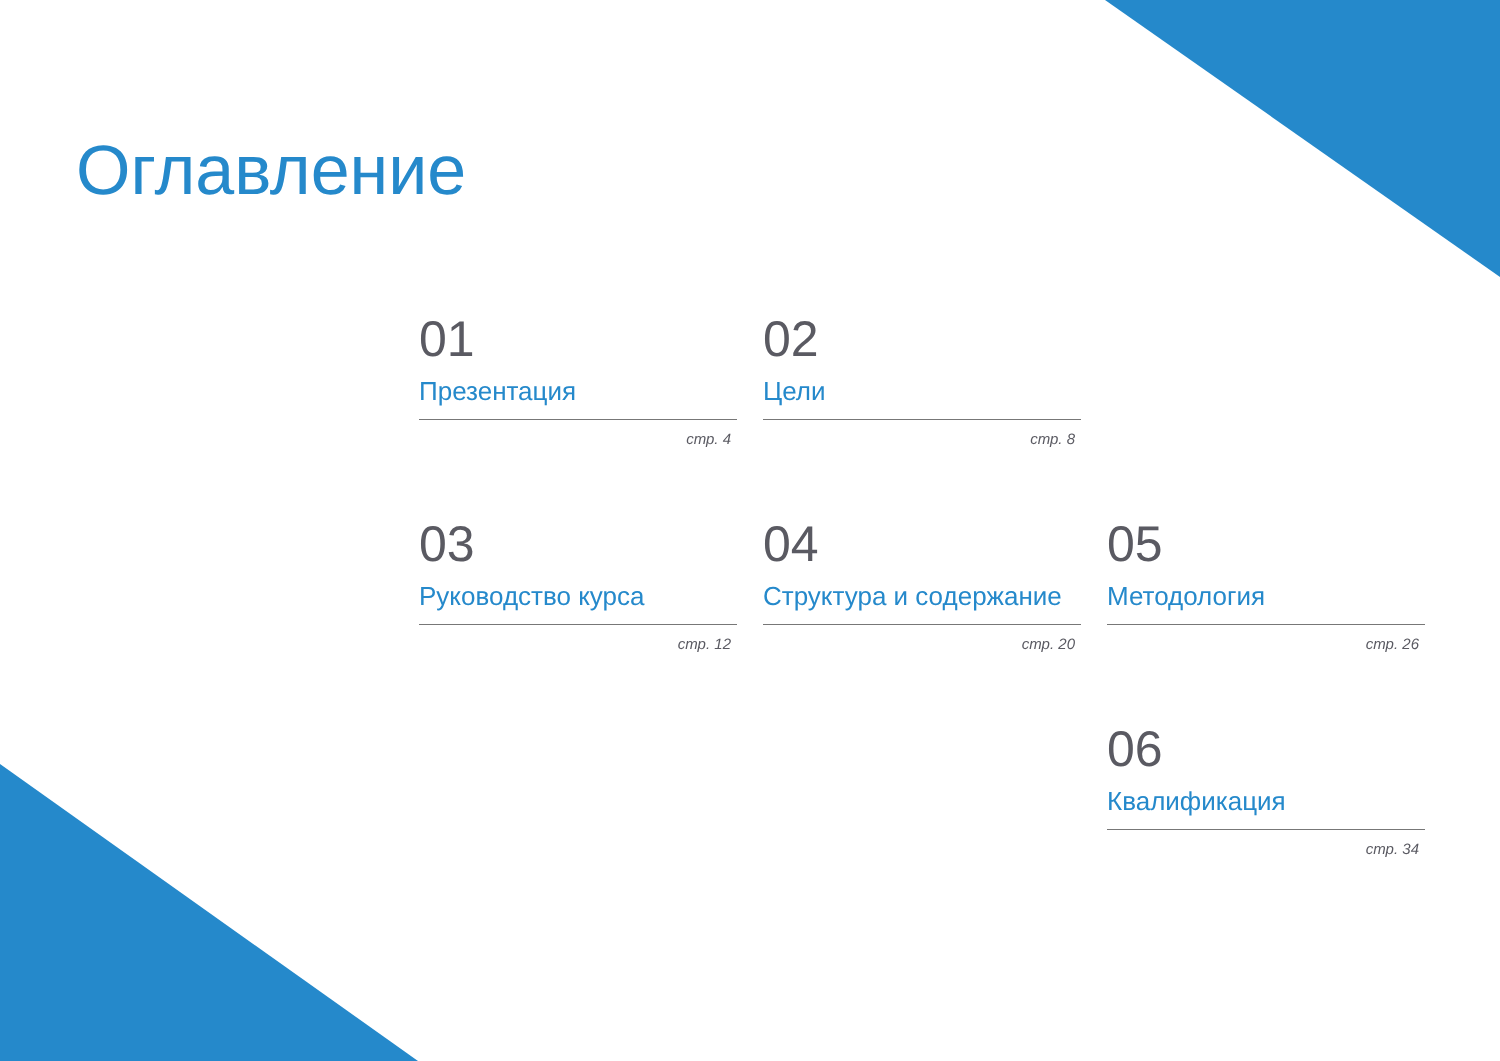Оглавление
01
Презентация
стр. 4
02
Цели
стр. 8
03
Руководство курса
стр. 12
04
Структура и содержание
стр. 20
05
Методология
стр. 26
06
Квалификация
стр. 34